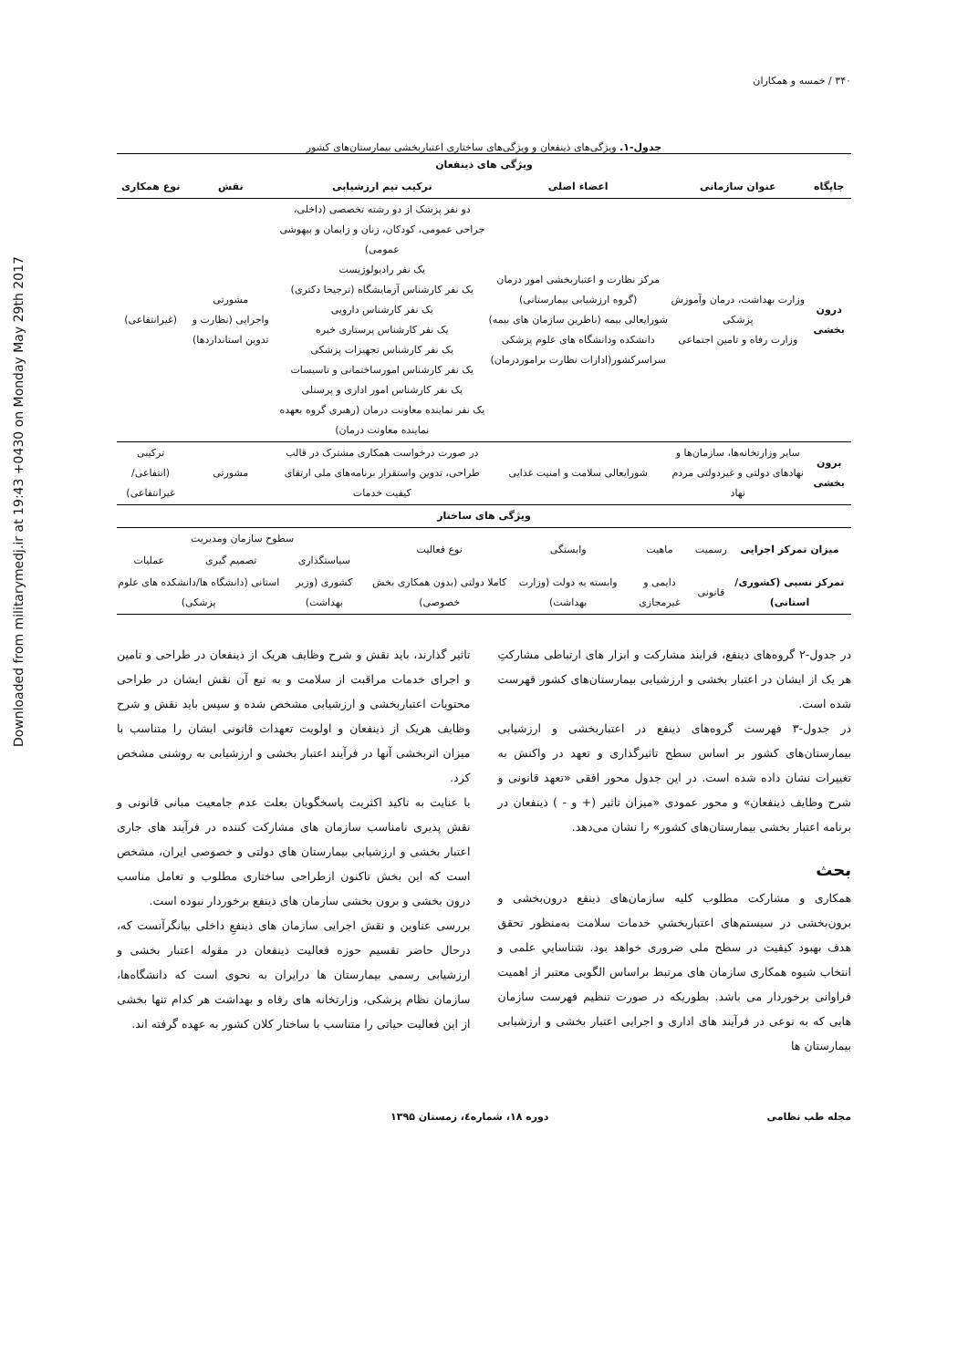Downloaded from militarymedj.ir at 19:43 +0430 on Monday May 29th 2017
۳۴۰ / خمسه و همکاران
جدول-۱. ویژگی‌های ذینفعان و ویژگی‌های ساختاری اعتباربخشی بیمارستان‌های کشور
| ویژگی های ذینفعان | | | | | |
| --- | --- | --- | --- | --- | --- |
| جایگاه | عنوان سازمانی | اعضاء اصلی | ترکیب تیم ارزشیابی | نقش | نوع همکاری |
| درون بخشی | وزارت بهداشت، درمان وآموزش پزشکی وزارت رفاه و تامین اجتماعی | مرکز نظارت و اعتباربخشی امور درمان (گروه ارزشیابی بیمارستانی) شورایعالی بیمه (ناظرین سازمان های بیمه) دانشکده ودانشگاه های علوم پزشکی سراسرکشور(ادارات نظارت براموردرمان) | دو نفر پزشک از دو رشته تخصصی (داخلی، جراحی عمومی، کودکان، زنان و زایمان و بیهوشی عمومی) یک نفر رادیولوژیست یک نفر کارشناس آزمایشگاه (ترجیحا دکتری) یک نفر کارشناس دارویی یک نفر کارشناس پرستاری خبره یک نفر کارشناس تجهیزات پزشکی یک نفر کارشناس امورساختمانی و تاسیسات یک نفر کارشناس امور اداری و پرسنلی یک نفر نماینده معاونت درمان (رهبری گروه بعهده نماینده معاونت درمان) | مشورتی واجرایی (نظارت و تدوین استانداردها) | (غیرانتفاعی) |
| برون بخشی | سایر وزارتخانه‌ها، سازمان‌ها و نهادهای دولتی و غیردولتی مردم نهاد | شورایعالی سلامت و امنیت غذایی | در صورت درخواست همکاری مشترک در قالب طراحی، تدوین واستقرار برنامه‌های ملی ارتقای کیفیت خدمات | مشورتی | ترکیبی (انتفاعی/غیرانتفاعی) |
| ویژگی های ساختار | | | | | | | |
| --- | --- | --- | --- | --- | --- | --- | --- |
| میزان تمرکز اجرایی | رسمیت | ماهیت | وابستگی | نوع فعالیت | سطوح سازمان ومدیریت | | |
| | | | | | سیاستگذاری | تصمیم گیری | عملیات |
| تمرکز نسبی (کشوری/استانی) | قانونی | دایمی و غیرمجازی | وابسته به دولت (وزارت بهداشت) | کاملا دولتی (بدون همکاری بخش خصوصی) | کشوری (وزیر بهداشت) | استانی (دانشگاه ها/دانشکده های علوم پزشکی) | |
در جدول-۲ گروه‌های ذینفع، فرایند مشارکت و ابزار های ارتباطی مشارکتِ هر یک از ایشان در اعتبار بخشی و ارزشیابی بیمارستان‌های کشور فهرست شده است.
در جدول-۳ فهرست گروه‌های ذینفع در اعتباربخشی و ارزشیابی بیمارستان‌های کشور بر اساس سطح تاثیرگذاری و تعهد در واکنش به تغییرات نشان داده شده است. در این جدول محور افقی «تعهد قانونی و شرح وظایف ذینفعان» و محور عمودی «میزان تاثیر (+ و - ) ذینفعان در برنامه اعتبار بخشی بیمارستان‌های کشور» را نشان می‌دهد.
بحث
همکاری و مشارکت مطلوب کلیه سازمان‌های ذینفع درون‌بخشی و برون‌بخشی در سیستم‌های اعتباربخشیِ خدمات سلامت به‌منظور تحقق هدف بهبود کیفیت در سطح ملی ضروری خواهد بود. شناساییِ علمی و انتخاب شیوه همکاری سازمان های مرتبط براساس الگویی معتبر از اهمیت فراوانی برخوردار می باشد. بطوریکه در صورت تنظیم فهرست سازمان هایی که به نوعی در فرآیند های اداری و اجرایی اعتبار بخشی و ارزشیابی بیمارستان ها
تاثیر گذارند، باید نقش و شرح وظایف هریک از ذینفعان در طراحی و تامین و اجرای خدمات مراقبت از سلامت و به تبع آن نقش ایشان در طراحی محتویات اعتباربخشی و ارزشیابی مشخص شده و سپس باید نقش و شرح وظایف هریک از ذینفعان و اولویت تعهدات قانونی ایشان را متناسب با میزان اثربخشی آنها در فرآیند اعتبار بخشی و ارزشیابی به روشنی مشخص کرد.
با عنایت به تاکید اکثریت پاسخگویان بعلت عدم جامعیت مبانی قانونی و نقش پذیری نامناسب سازمان های مشارکت کننده در فرآیند های جاری اعتبار بخشی و ارزشیابی بیمارستان های دولتی و خصوصی ایران، مشخص است که این بخش تاکنون ازطراحی ساختاری مطلوب و تعامل مناسب درون بخشی و برون بخشی سازمان های ذینفع برخوردار نبوده است.
بررسی عناوین و نقش اجرایی سازمان های ذینفعِ داخلی بیانگرآنست که، درحال حاضر تقسیم حوزه فعالیت ذینفعان در مقوله اعتبار بخشی و ارزشیابی رسمی بیمارستان ها درایران به نحوی است که دانشگاه‌ها، سازمان نظام پزشکی، وزارتخانه های رفاه و بهداشت هر کدام تنها بخشی از این فعالیت حیاتی را متناسب با ساختار کلان کشور به عهده گرفته اند.
مجله طب نظامی دوره ۱۸، شماره٤، زمستان ۱۳۹۵